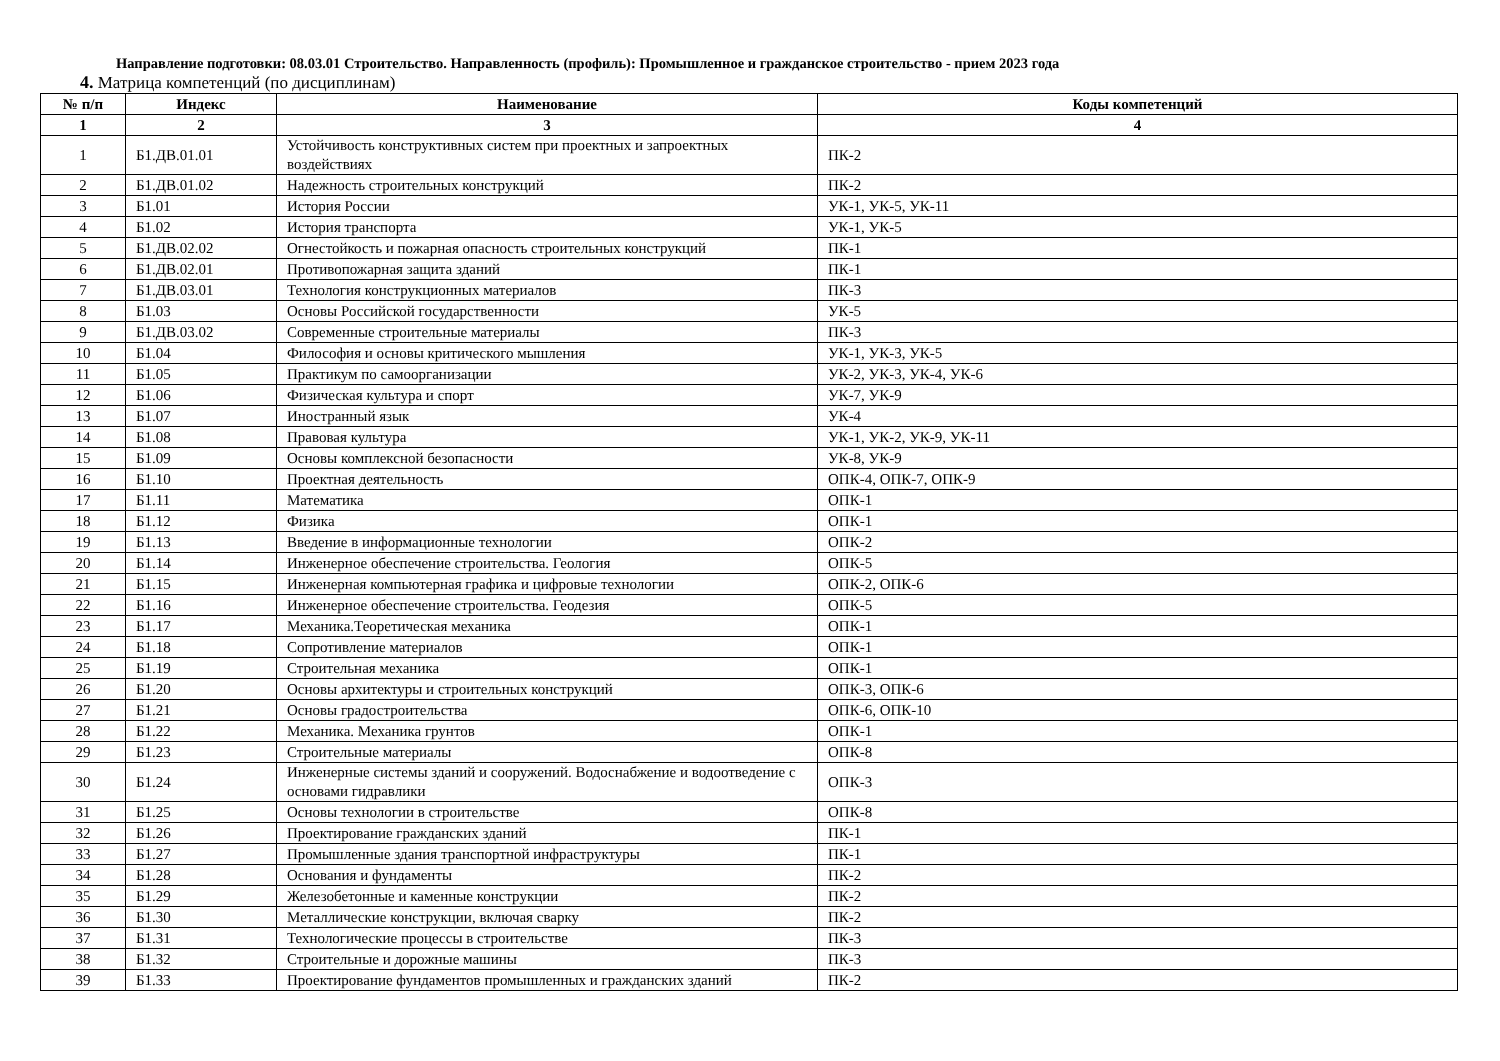Направление подготовки: 08.03.01 Строительство. Направленность (профиль): Промышленное и гражданское строительство - прием 2023 года
4. Матрица компетенций (по дисциплинам)
| № п/п | Индекс | Наименование | Коды компетенций |
| --- | --- | --- | --- |
| 1 | 2 | 3 | 4 |
| 1 | Б1.ДВ.01.01 | Устойчивость конструктивных систем при проектных и запроектных воздействиях | ПК-2 |
| 2 | Б1.ДВ.01.02 | Надежность строительных конструкций | ПК-2 |
| 3 | Б1.01 | История России | УК-1, УК-5, УК-11 |
| 4 | Б1.02 | История транспорта | УК-1, УК-5 |
| 5 | Б1.ДВ.02.02 | Огнестойкость и пожарная опасность строительных конструкций | ПК-1 |
| 6 | Б1.ДВ.02.01 | Противопожарная защита зданий | ПК-1 |
| 7 | Б1.ДВ.03.01 | Технология конструкционных материалов | ПК-3 |
| 8 | Б1.03 | Основы Российской государственности | УК-5 |
| 9 | Б1.ДВ.03.02 | Современные строительные материалы | ПК-3 |
| 10 | Б1.04 | Философия и основы критического мышления | УК-1, УК-3, УК-5 |
| 11 | Б1.05 | Практикум по самоорганизации | УК-2, УК-3, УК-4, УК-6 |
| 12 | Б1.06 | Физическая культура и спорт | УК-7, УК-9 |
| 13 | Б1.07 | Иностранный язык | УК-4 |
| 14 | Б1.08 | Правовая культура | УК-1, УК-2, УК-9, УК-11 |
| 15 | Б1.09 | Основы комплексной безопасности | УК-8, УК-9 |
| 16 | Б1.10 | Проектная деятельность | ОПК-4, ОПК-7, ОПК-9 |
| 17 | Б1.11 | Математика | ОПК-1 |
| 18 | Б1.12 | Физика | ОПК-1 |
| 19 | Б1.13 | Введение в информационные технологии | ОПК-2 |
| 20 | Б1.14 | Инженерное обеспечение строительства. Геология | ОПК-5 |
| 21 | Б1.15 | Инженерная компьютерная графика и цифровые технологии | ОПК-2, ОПК-6 |
| 22 | Б1.16 | Инженерное обеспечение строительства. Геодезия | ОПК-5 |
| 23 | Б1.17 | Механика.Теоретическая механика | ОПК-1 |
| 24 | Б1.18 | Сопротивление материалов | ОПК-1 |
| 25 | Б1.19 | Строительная механика | ОПК-1 |
| 26 | Б1.20 | Основы архитектуры и строительных конструкций | ОПК-3, ОПК-6 |
| 27 | Б1.21 | Основы градостроительства | ОПК-6, ОПК-10 |
| 28 | Б1.22 | Механика. Механика грунтов | ОПК-1 |
| 29 | Б1.23 | Строительные материалы | ОПК-8 |
| 30 | Б1.24 | Инженерные системы зданий и сооружений. Водоснабжение и водоотведение с основами гидравлики | ОПК-3 |
| 31 | Б1.25 | Основы технологии в строительстве | ОПК-8 |
| 32 | Б1.26 | Проектирование гражданских зданий | ПК-1 |
| 33 | Б1.27 | Промышленные здания транспортной инфраструктуры | ПК-1 |
| 34 | Б1.28 | Основания и фундаменты | ПК-2 |
| 35 | Б1.29 | Железобетонные и каменные конструкции | ПК-2 |
| 36 | Б1.30 | Металлические конструкции, включая сварку | ПК-2 |
| 37 | Б1.31 | Технологические процессы в строительстве | ПК-3 |
| 38 | Б1.32 | Строительные и дорожные машины | ПК-3 |
| 39 | Б1.33 | Проектирование фундаментов промышленных и гражданских зданий | ПК-2 |